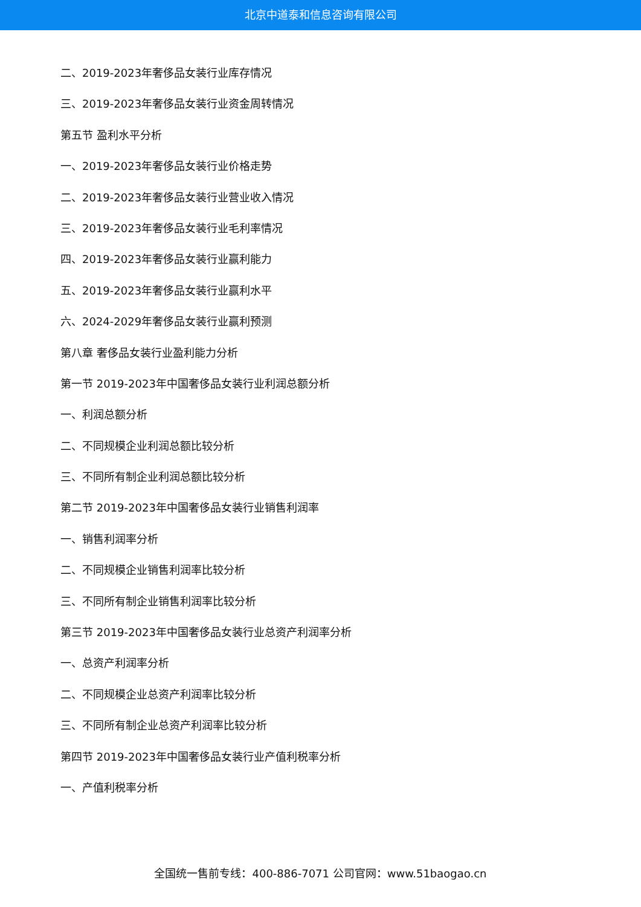北京中道泰和信息咨询有限公司
二、2019-2023年奢侈品女装行业库存情况
三、2019-2023年奢侈品女装行业资金周转情况
第五节 盈利水平分析
一、2019-2023年奢侈品女装行业价格走势
二、2019-2023年奢侈品女装行业营业收入情况
三、2019-2023年奢侈品女装行业毛利率情况
四、2019-2023年奢侈品女装行业赢利能力
五、2019-2023年奢侈品女装行业赢利水平
六、2024-2029年奢侈品女装行业赢利预测
第八章 奢侈品女装行业盈利能力分析
第一节 2019-2023年中国奢侈品女装行业利润总额分析
一、利润总额分析
二、不同规模企业利润总额比较分析
三、不同所有制企业利润总额比较分析
第二节 2019-2023年中国奢侈品女装行业销售利润率
一、销售利润率分析
二、不同规模企业销售利润率比较分析
三、不同所有制企业销售利润率比较分析
第三节 2019-2023年中国奢侈品女装行业总资产利润率分析
一、总资产利润率分析
二、不同规模企业总资产利润率比较分析
三、不同所有制企业总资产利润率比较分析
第四节 2019-2023年中国奢侈品女装行业产值利税率分析
一、产值利税率分析
全国统一售前专线：400-886-7071 公司官网：www.51baogao.cn